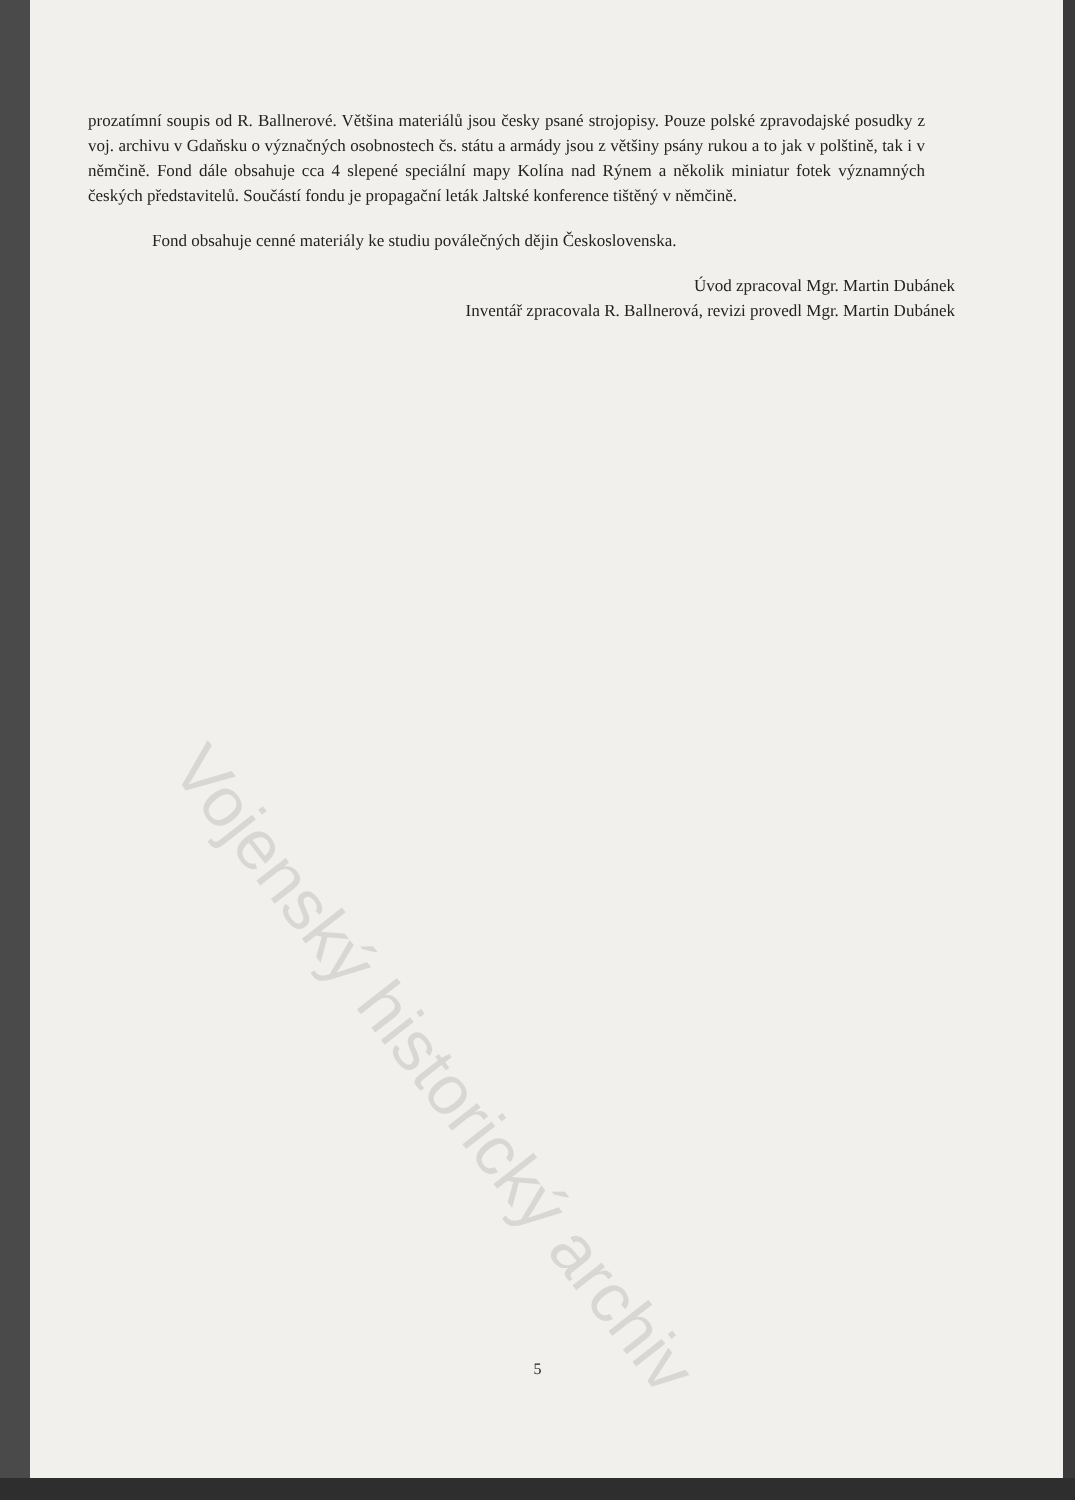prozatímní soupis od R. Ballnerové. Většina materiálů jsou česky psané strojopisy. Pouze polské zpravodajské posudky z voj. archivu v Gdaňsku o význačných osobnostech čs. státu a armády jsou z většiny psány rukou a to jak v polštině, tak i v němčině. Fond dále obsahuje cca 4 slepené speciální mapy Kolína nad Rýnem a několik miniatur fotek významných českých představitelů. Součástí fondu je propagační leták Jaltské konference tištěný v němčině.
Fond obsahuje cenné materiály ke studiu poválečných dějin Československa.
Úvod zpracoval Mgr. Martin Dubánek
Inventář zpracovala R. Ballnerová, revizi provedl Mgr. Martin Dubánek
Vojenský historický archiv
5